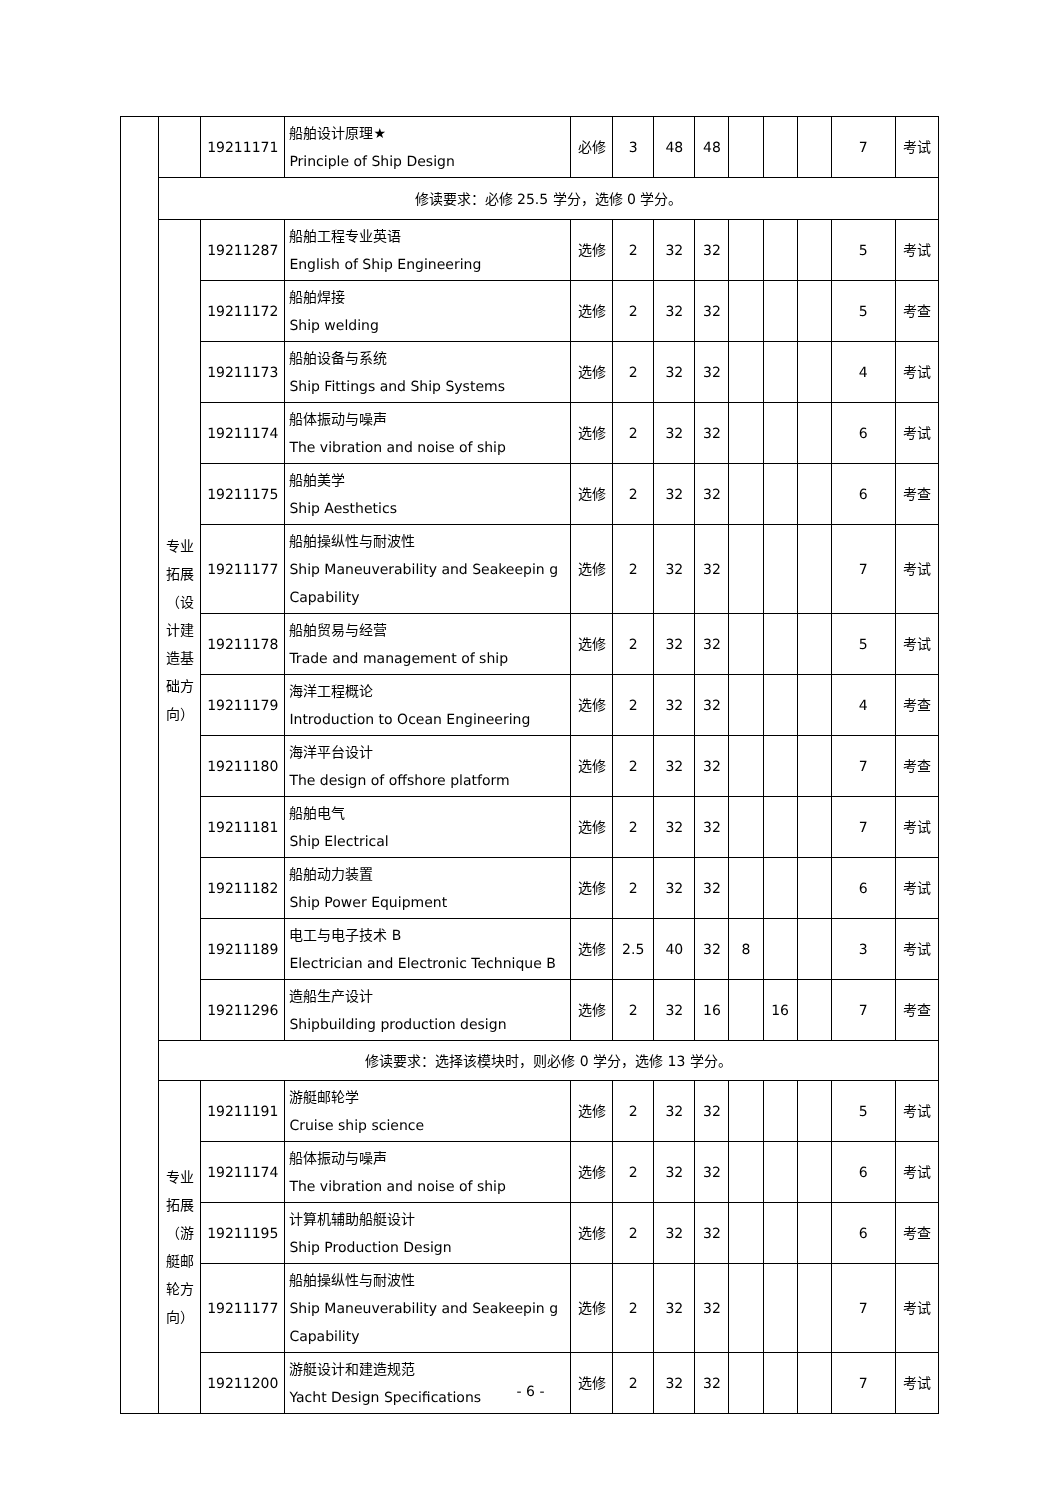| | | 19211171 | 船舶设计原理★ Principle of Ship Design | 必修 | 3 | 48 | 48 | | | | 7 | 考试 |
| | 修读要求：必修 25.5 学分，选修 0 学分。 | | | | | | | | | | | |
| | 专业 拓展 （设 计建 造基 础方 向） | 19211287 | 船舶工程专业英语 English of Ship Engineering | 选修 | 2 | 32 | 32 | | | | 5 | 考试 |
| | | 19211172 | 船舶焊接 Ship welding | 选修 | 2 | 32 | 32 | | | | 5 | 考查 |
| | | 19211173 | 船舶设备与系统 Ship Fittings and Ship Systems | 选修 | 2 | 32 | 32 | | | | 4 | 考试 |
| | | 19211174 | 船体振动与噪声 The vibration and noise of ship | 选修 | 2 | 32 | 32 | | | | 6 | 考试 |
| | | 19211175 | 船舶美学 Ship Aesthetics | 选修 | 2 | 32 | 32 | | | | 6 | 考查 |
| | | 19211177 | 船舶操纵性与耐波性 Ship Maneuverability and Seakeepin g Capability | 选修 | 2 | 32 | 32 | | | | 7 | 考试 |
| | | 19211178 | 船舶贸易与经营 Trade and management of ship | 选修 | 2 | 32 | 32 | | | | 5 | 考试 |
| | | 19211179 | 海洋工程概论 Introduction to Ocean Engineering | 选修 | 2 | 32 | 32 | | | | 4 | 考查 |
| | | 19211180 | 海洋平台设计 The design of offshore platform | 选修 | 2 | 32 | 32 | | | | 7 | 考查 |
| | | 19211181 | 船舶电气 Ship Electrical | 选修 | 2 | 32 | 32 | | | | 7 | 考试 |
| | | 19211182 | 船舶动力装置 Ship Power Equipment | 选修 | 2 | 32 | 32 | | | | 6 | 考试 |
| | | 19211189 | 电工与电子技术 B Electrician and Electronic Technique B | 选修 | 2.5 | 40 | 32 | 8 | | | 3 | 考试 |
| | | 19211296 | 造船生产设计 Shipbuilding production design | 选修 | 2 | 32 | 16 | | 16 | | 7 | 考查 |
| | 修读要求：选择该模块时，则必修 0 学分，选修 13 学分。 | | | | | | | | | | | |
| | 专业 拓展 （游 艇邮 轮方 向） | 19211191 | 游艇邮轮学 Cruise ship science | 选修 | 2 | 32 | 32 | | | | 5 | 考试 |
| | | 19211174 | 船体振动与噪声 The vibration and noise of ship | 选修 | 2 | 32 | 32 | | | | 6 | 考试 |
| | | 19211195 | 计算机辅助船艇设计 Ship Production Design | 选修 | 2 | 32 | 32 | | | | 6 | 考查 |
| | | 19211177 | 船舶操纵性与耐波性 Ship Maneuverability and Seakeepin g Capability | 选修 | 2 | 32 | 32 | | | | 7 | 考试 |
| | | 19211200 | 游艇设计和建造规范 Yacht Design Specifications | 选修 | 2 | 32 | 32 | | | | 7 | 考试 |
- 6 -